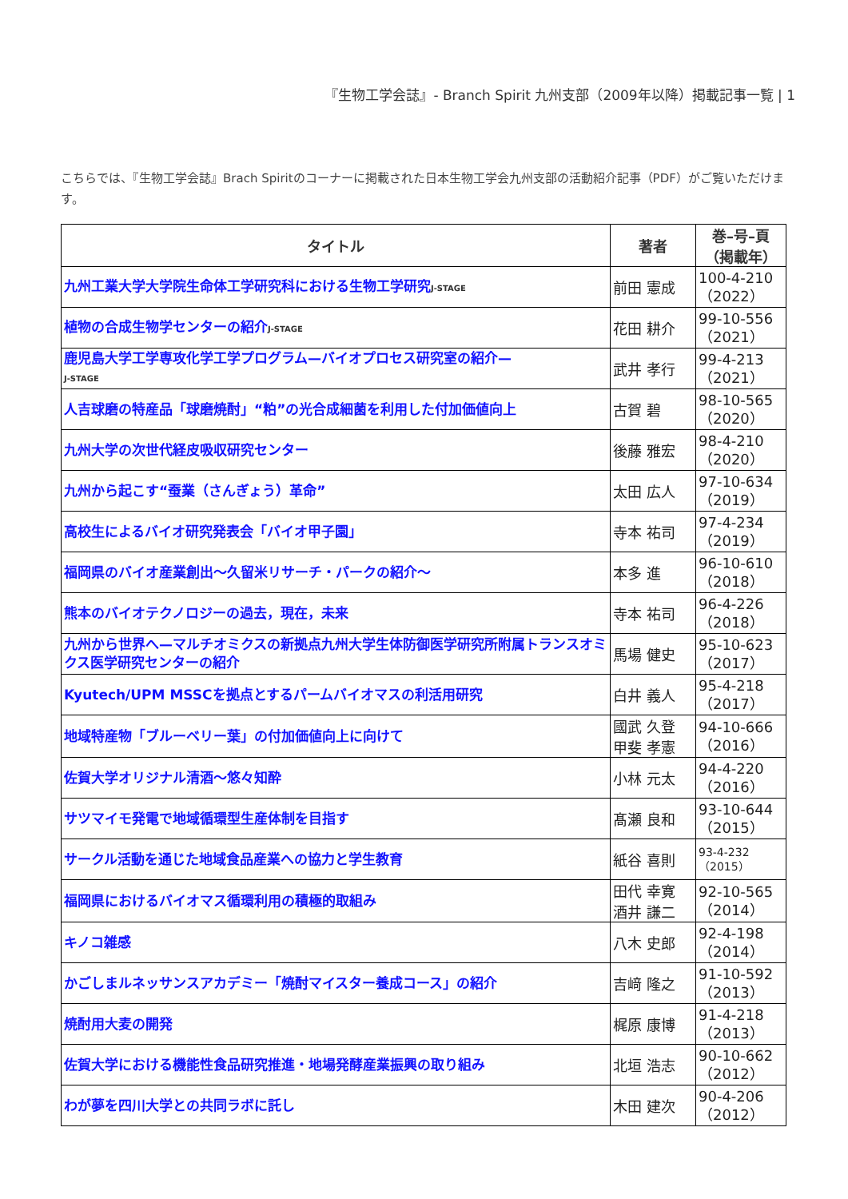『生物工学会誌』- Branch Spirit 九州支部（2009年以降）掲載記事一覧 | 1
こちらでは、『生物工学会誌』Brach Spiritのコーナーに掲載された日本生物工学会九州支部の活動紹介記事（PDF）がご覧いただけます。
| タイトル | 著者 | 巻–号–頁 （掲載年） |
| --- | --- | --- |
| 九州工業大学大学院生命体工学研究科における生物工学研究 J-STAGE | 前田 憲成 | 100-4-210 （2022） |
| 植物の合成生物学センターの紹介 J-STAGE | 花田 耕介 | 99-10-556 （2021） |
| 鹿児島大学工学専攻化学工学プログラム—バイオプロセス研究室の紹介— J-STAGE | 武井 孝行 | 99-4-213 （2021） |
| 人吉球磨の特産品「球磨焼酎」“粕”の光合成細菌を利用した付加価値向上 | 古賀 碧 | 98-10-565 （2020） |
| 九州大学の次世代経皮吸収研究センター | 後藤 雅宏 | 98-4-210 （2020） |
| 九州から起こす“蚕業（さんぎょう）革命” | 太田 広人 | 97-10-634 （2019） |
| 高校生によるバイオ研究発表会「バイオ甲子園」 | 寺本 祐司 | 97-4-234 （2019） |
| 福岡県のバイオ産業創出～久留米リサーチ・パークの紹介～ | 本多 進 | 96-10-610 （2018） |
| 熊本のバイオテクノロジーの過去，現在，未来 | 寺本 祐司 | 96-4-226 （2018） |
| 九州から世界へ—マルチオミクスの新拠点九州大学生体防御医学研究所附属トランスオミクス医学研究センターの紹介 | 馬場 健史 | 95-10-623 （2017） |
| Kyutech/UPM MSSCを拠点とするパームバイオマスの利活用研究 | 白井 義人 | 95-4-218 （2017） |
| 地域特産物「ブルーベリー葉」の付加価値向上に向けて | 國武 久登 甲斐 孝憲 | 94-10-666 （2016） |
| 佐賀大学オリジナル清酒～悠々知酔 | 小林 元太 | 94-4-220 （2016） |
| サツマイモ発電で地域循環型生産体制を目指す | 髙瀬 良和 | 93-10-644 （2015） |
| サークル活動を通じた地域食品産業への協力と学生教育 | 紙谷 喜則 | 93-4-232 （2015） |
| 福岡県におけるバイオマス循環利用の積極的取組み | 田代 幸寛 酒井 謙二 | 92-10-565 （2014） |
| キノコ雑感 | 八木 史郎 | 92-4-198 （2014） |
| かごしまルネッサンスアカデミー「焼酎マイスター養成コース」の紹介 | 吉﨑 隆之 | 91-10-592 （2013） |
| 焼酎用大麦の開発 | 梶原 康博 | 91-4-218 （2013） |
| 佐賀大学における機能性食品研究推進・地場発酵産業振興の取り組み | 北垣 浩志 | 90-10-662 （2012） |
| わが夢を四川大学との共同ラボに託し | 木田 建次 | 90-4-206 （2012） |